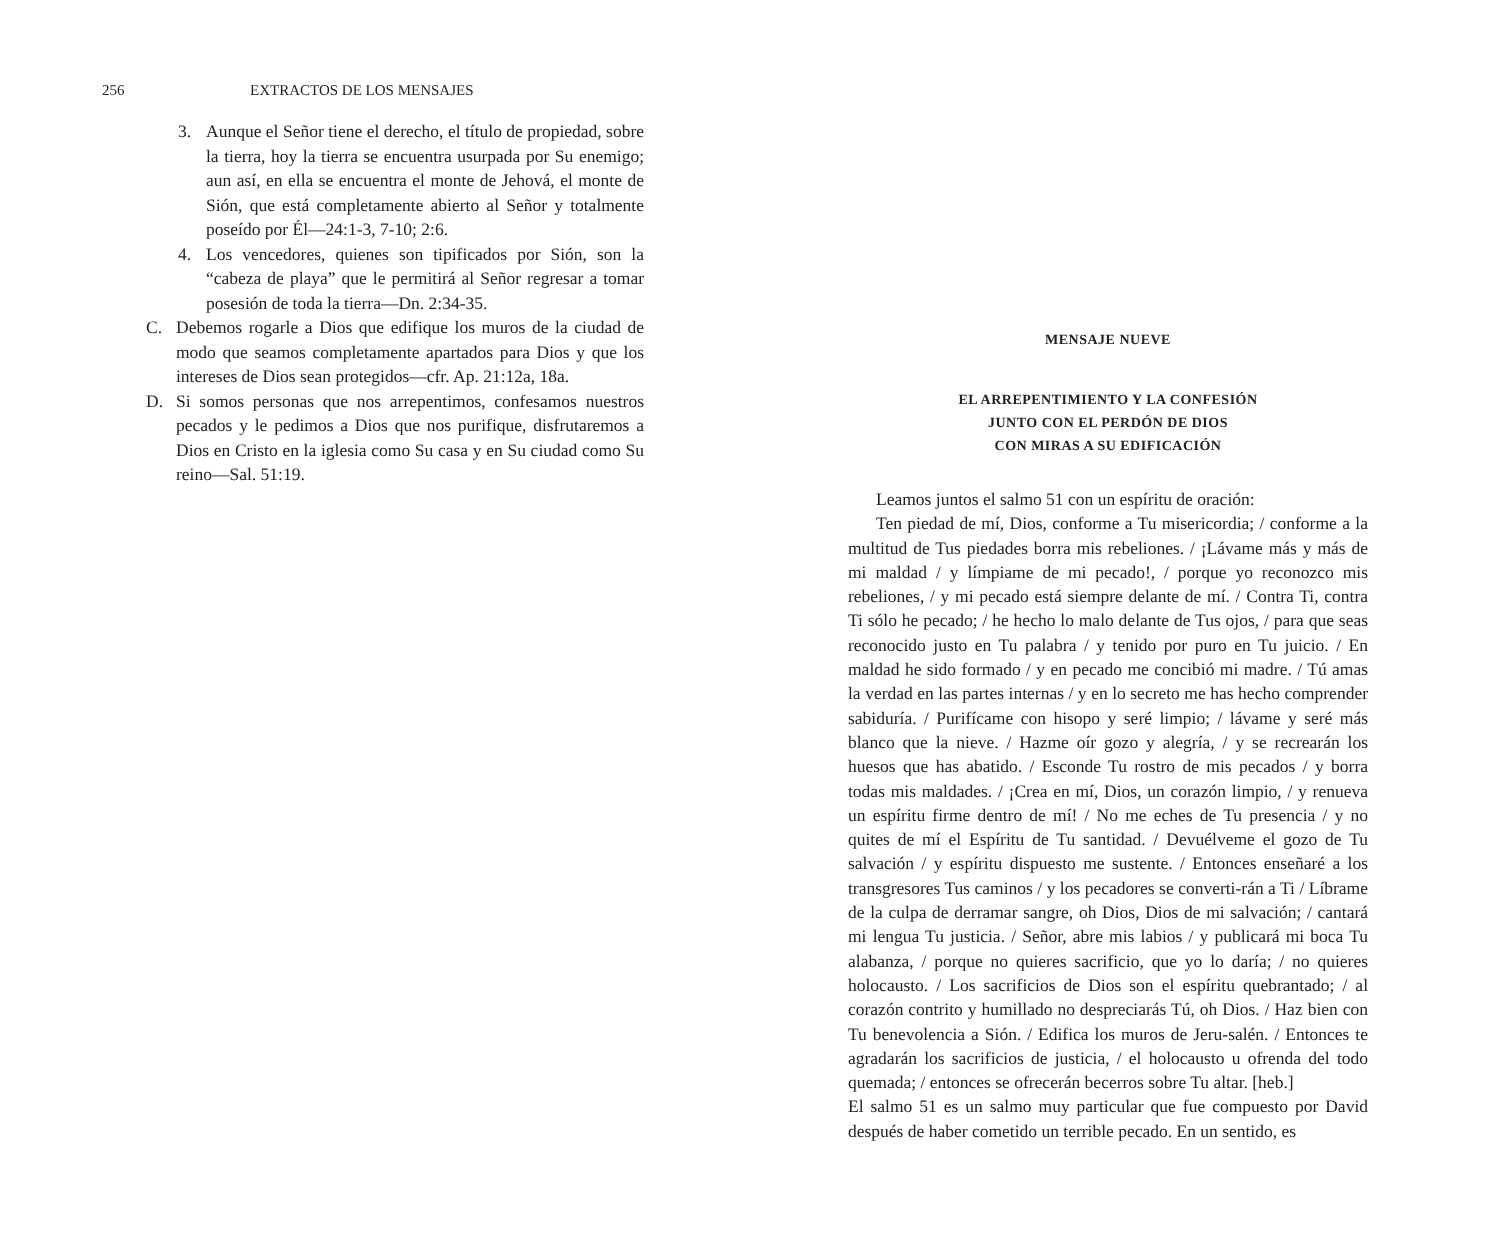256 EXTRACTOS DE LOS MENSAJES
3. Aunque el Señor tiene el derecho, el título de propiedad, sobre la tierra, hoy la tierra se encuentra usurpada por Su enemigo; aun así, en ella se encuentra el monte de Jehová, el monte de Sión, que está completamente abierto al Señor y totalmente poseído por Él—24:1-3, 7-10; 2:6.
4. Los vencedores, quienes son tipificados por Sión, son la “cabeza de playa” que le permitirá al Señor regresar a tomar posesión de toda la tierra—Dn. 2:34-35.
C. Debemos rogarle a Dios que edifique los muros de la ciudad de modo que seamos completamente apartados para Dios y que los intereses de Dios sean protegidos—cfr. Ap. 21:12a, 18a.
D. Si somos personas que nos arrepentimos, confesamos nuestros pecados y le pedimos a Dios que nos purifique, disfrutaremos a Dios en Cristo en la iglesia como Su casa y en Su ciudad como Su reino—Sal. 51:19.
MENSAJE NUEVE
EL ARREPENTIMIENTO Y LA CONFESIÓN
JUNTO CON EL PERDÓN DE DIOS
CON MIRAS A SU EDIFICACIÓN
Leamos juntos el salmo 51 con un espíritu de oración:
Ten piedad de mí, Dios, conforme a Tu misericordia; / conforme a la multitud de Tus piedades borra mis rebeliones. / ¡Lávame más y más de mi maldad / y límpiame de mi pecado!, / porque yo reconozco mis rebeliones, / y mi pecado está siempre delante de mí. / Contra Ti, contra Ti sólo he pecado; / he hecho lo malo delante de Tus ojos, / para que seas reconocido justo en Tu palabra / y tenido por puro en Tu juicio. / En maldad he sido formado / y en pecado me concibió mi madre. / Tú amas la verdad en las partes internas / y en lo secreto me has hecho comprender sabiduría. / Purifícame con hisopo y seré limpio; / lávame y seré más blanco que la nieve. / Hazme oír gozo y alegría, / y se recrearán los huesos que has abatido. / Esconde Tu rostro de mis pecados / y borra todas mis maldades. / ¡Crea en mí, Dios, un corazón limpio, / y renueva un espíritu firme dentro de mí! / No me eches de Tu presencia / y no quites de mí el Espíritu de Tu santidad. / Devuélveme el gozo de Tu salvación / y espíritu dispuesto me sustente. / Entonces enseñaré a los transgresores Tus caminos / y los pecadores se converti-rán a Ti / Líbrame de la culpa de derramar sangre, oh Dios, Dios de mi salvación; / cantará mi lengua Tu justicia. / Señor, abre mis labios / y publicará mi boca Tu alabanza, / porque no quieres sacrificio, que yo lo daría; / no quieres holocausto. / Los sacrificios de Dios son el espíritu quebrantado; / al corazón contrito y humillado no despreciarás Tú, oh Dios. / Haz bien con Tu benevolencia a Sión. / Edifica los muros de Jeru-salén. / Entonces te agradarán los sacrificios de justicia, / el holocausto u ofrenda del todo quemada; / entonces se ofrecerán becerros sobre Tu altar. [heb.]
El salmo 51 es un salmo muy particular que fue compuesto por David después de haber cometido un terrible pecado. En un sentido, es